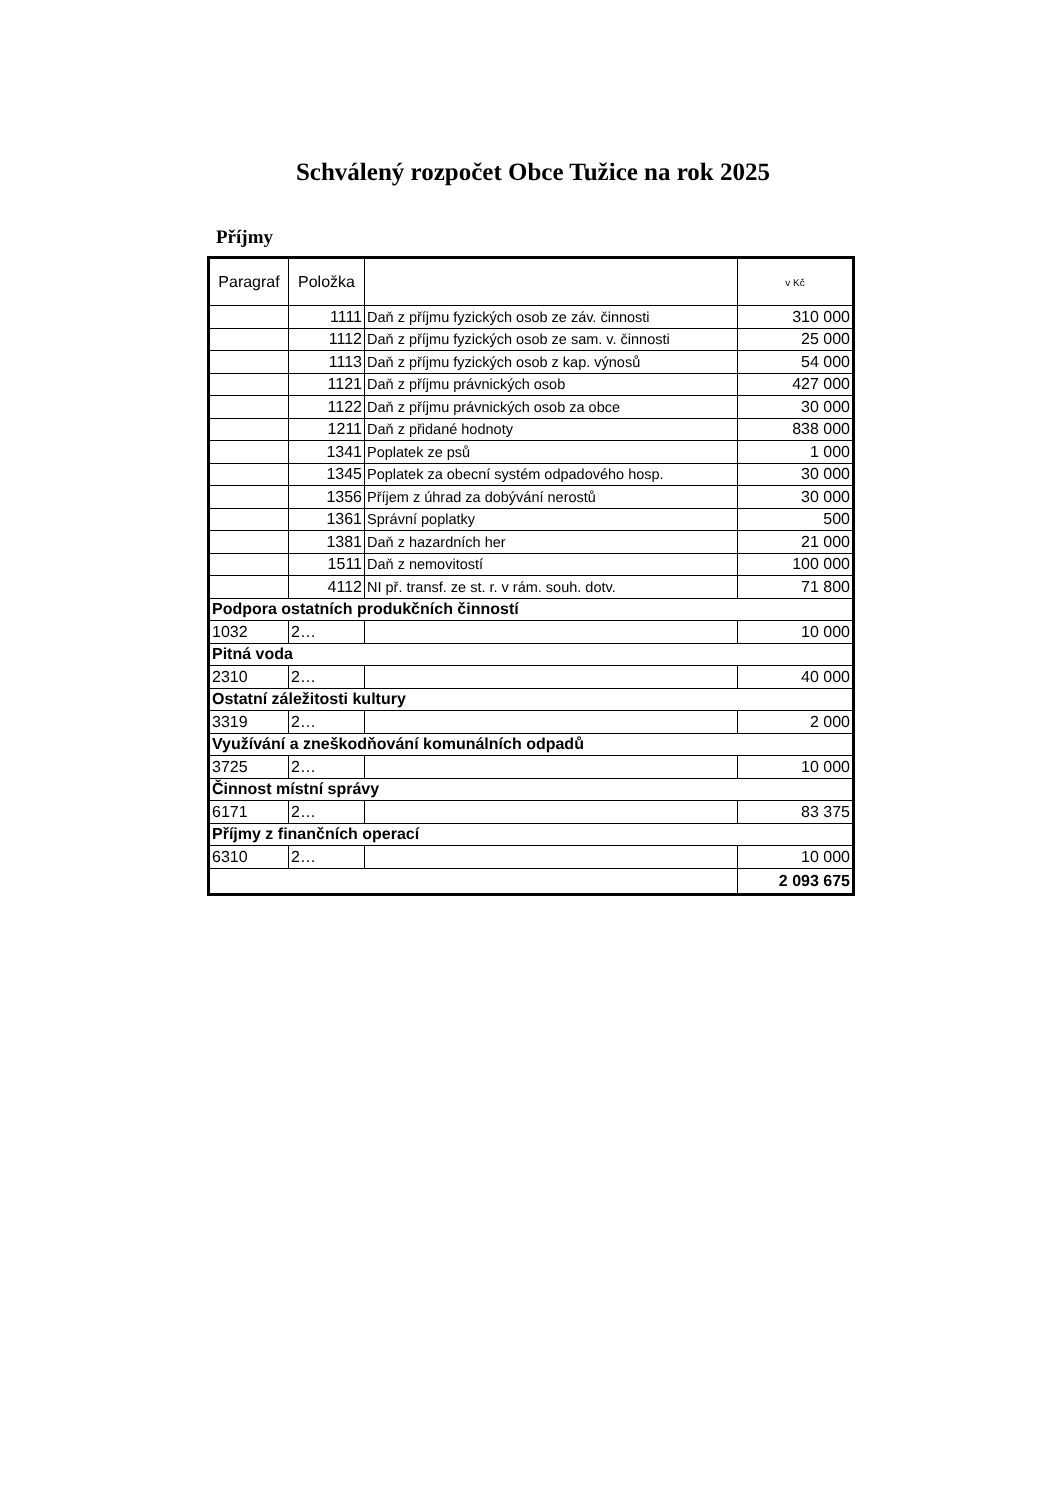Schválený rozpočet Obce Tužice na rok 2025
Příjmy
| Paragraf | Položka | | v Kč |
| --- | --- | --- | --- |
| | 1111 | Daň z příjmu fyzických osob ze záv. činnosti | 310 000 |
| | 1112 | Daň z příjmu fyzických osob ze sam. v. činnosti | 25 000 |
| | 1113 | Daň z příjmu fyzických osob z kap. výnosů | 54 000 |
| | 1121 | Daň z příjmu právnických osob | 427 000 |
| | 1122 | Daň z příjmu právnických osob za obce | 30 000 |
| | 1211 | Daň z přidané hodnoty | 838 000 |
| | 1341 | Poplatek ze psů | 1 000 |
| | 1345 | Poplatek za obecní systém odpadového hosp. | 30 000 |
| | 1356 | Příjem z úhrad za dobývání nerostů | 30 000 |
| | 1361 | Správní poplatky | 500 |
| | 1381 | Daň z hazardních her | 21 000 |
| | 1511 | Daň z nemovitostí | 100 000 |
| | 4112 | NI př. transf. ze st. r. v rám. souh. dotv. | 71 800 |
| Podpora ostatních produkčních činností | | | |
| 1032 | 2… | | 10 000 |
| Pitná voda | | | |
| 2310 | 2… | | 40 000 |
| Ostatní záležitosti kultury | | | |
| 3319 | 2… | | 2 000 |
| Využívání a zneškodňování komunálních odpadů | | | |
| 3725 | 2… | | 10 000 |
| Činnost místní správy | | | |
| 6171 | 2… | | 83 375 |
| Příjmy z finančních operací | | | |
| 6310 | 2… | | 10 000 |
| | | | 2 093 675 |